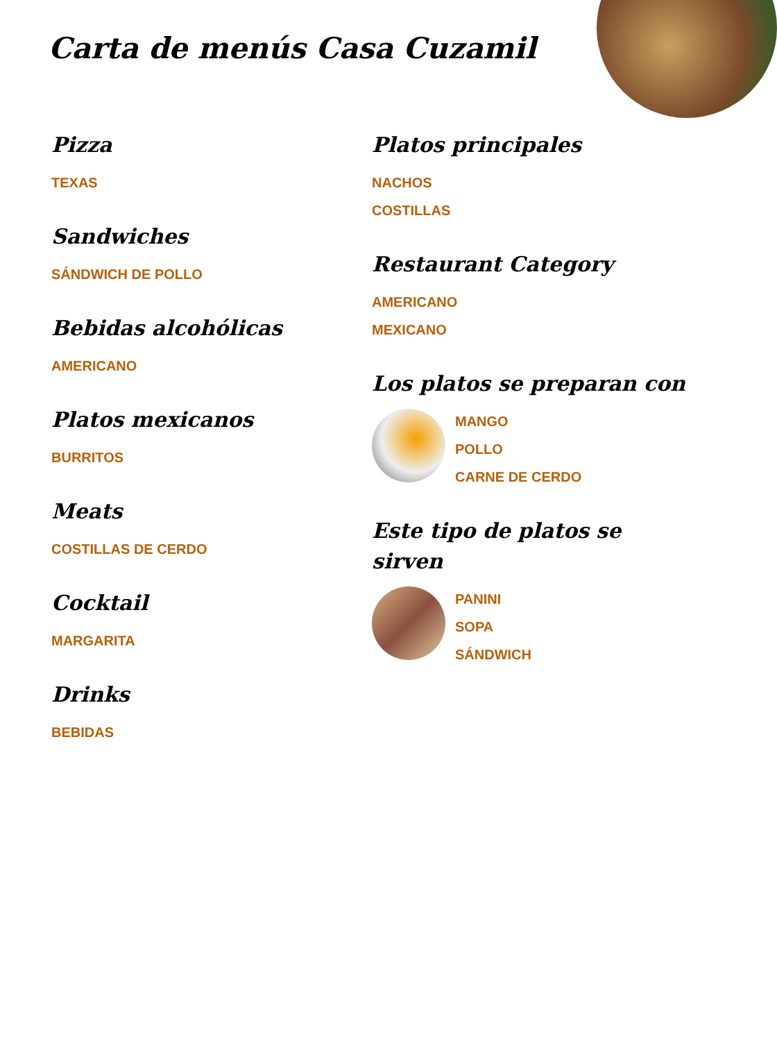Carta de menús Casa Cuzamil
Pizza
TEXAS
Sandwiches
SÁNDWICH DE POLLO
Bebidas alcohólicas
AMERICANO
Platos mexicanos
BURRITOS
Meats
COSTILLAS DE CERDO
Cocktail
MARGARITA
Drinks
BEBIDAS
Platos principales
NACHOS
COSTILLAS
Restaurant Category
AMERICANO
MEXICANO
Los platos se preparan con
MANGO
POLLO
CARNE DE CERDO
Este tipo de platos se sirven
PANINI
SOPA
SÁNDWICH